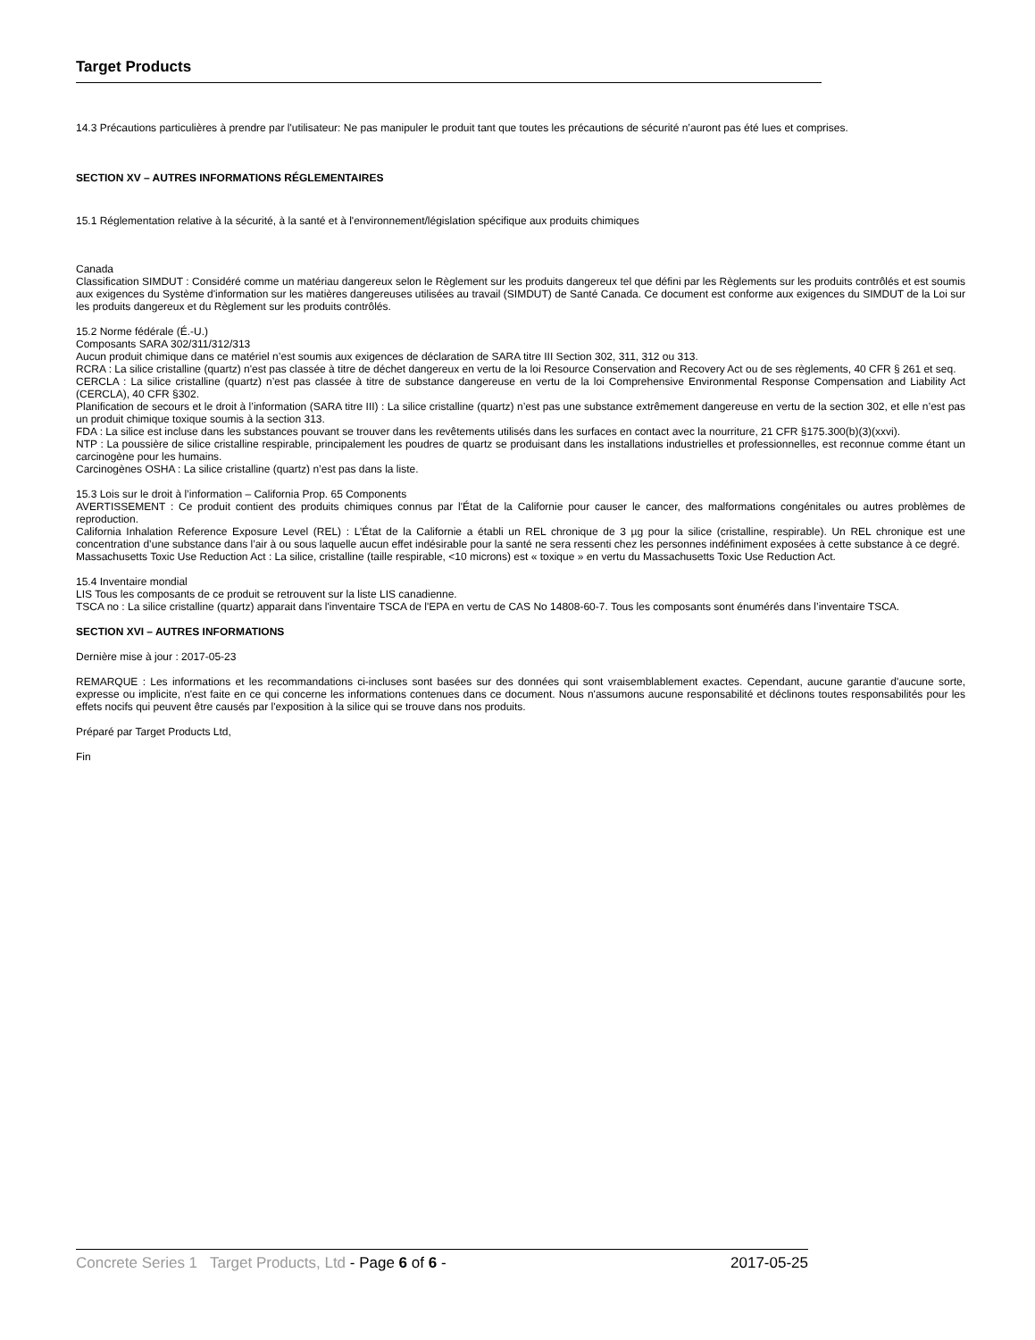Target Products
14.3 Précautions particulières à prendre par l'utilisateur: Ne pas manipuler le produit tant que toutes les précautions de sécurité n’auront pas été lues et comprises.
SECTION XV – AUTRES INFORMATIONS RÉGLEMENTAIRES
15.1 Réglementation relative à la sécurité, à la santé et à l'environnement/législation spécifique aux produits chimiques
Canada
Classification SIMDUT : Considéré comme un matériau dangereux selon le Règlement sur les produits dangereux tel que défini par les Règlements sur les produits contrôlés et est soumis aux exigences du Système d'information sur les matières dangereuses utilisées au travail (SIMDUT) de Santé Canada. Ce document est conforme aux exigences du SIMDUT de la Loi sur les produits dangereux et du Règlement sur les produits contrôlés.
15.2 Norme fédérale (É.-U.)
Composants SARA 302/311/312/313
Aucun produit chimique dans ce matériel n’est soumis aux exigences de déclaration de SARA titre III Section 302, 311, 312 ou 313.
RCRA : La silice cristalline (quartz) n'est pas classée à titre de déchet dangereux en vertu de la loi Resource Conservation and Recovery Act ou de ses règlements, 40 CFR § 261 et seq.
CERCLA : La silice cristalline (quartz) n’est pas classée à titre de substance dangereuse en vertu de la loi Comprehensive Environmental Response Compensation and Liability Act (CERCLA), 40 CFR §302.
Planification de secours et le droit à l’information (SARA titre III) : La silice cristalline (quartz) n’est pas une substance extrêmement dangereuse en vertu de la section 302, et elle n’est pas un produit chimique toxique soumis à la section 313.
FDA : La silice est incluse dans les substances pouvant se trouver dans les revêtements utilisés dans les surfaces en contact avec la nourriture, 21 CFR §175.300(b)(3)(xxvi).
NTP : La poussière de silice cristalline respirable, principalement les poudres de quartz se produisant dans les installations industrielles et professionnelles, est reconnue comme étant un carcinogène pour les humains.
Carcinogènes OSHA : La silice cristalline (quartz) n’est pas dans la liste.
15.3 Lois sur le droit à l’information – California Prop. 65 Components
AVERTISSEMENT : Ce produit contient des produits chimiques connus par l'État de la Californie pour causer le cancer, des malformations congénitales ou autres problèmes de reproduction.
California Inhalation Reference Exposure Level (REL) : L’État de la Californie a établi un REL chronique de 3 µg pour la silice (cristalline, respirable). Un REL chronique est une concentration d’une substance dans l’air à ou sous laquelle aucun effet indésirable pour la santé ne sera ressenti chez les personnes indéfiniment exposées à cette substance à ce degré.
Massachusetts Toxic Use Reduction Act : La silice, cristalline (taille respirable, <10 microns) est « toxique » en vertu du Massachusetts Toxic Use Reduction Act.
15.4 Inventaire mondial
LIS Tous les composants de ce produit se retrouvent sur la liste LIS canadienne.
TSCA no : La silice cristalline (quartz) apparait dans l'inventaire TSCA de l'EPA en vertu de CAS No 14808-60-7. Tous les composants sont énumérés dans l’inventaire TSCA.
SECTION XVI – AUTRES INFORMATIONS
Dernière mise à jour : 2017-05-23
REMARQUE : Les informations et les recommandations ci-incluses sont basées sur des données qui sont vraisemblablement exactes. Cependant, aucune garantie d'aucune sorte, expresse ou implicite, n'est faite en ce qui concerne les informations contenues dans ce document. Nous n'assumons aucune responsabilité et déclinons toutes responsabilités pour les effets nocifs qui peuvent être causés par l'exposition à la silice qui se trouve dans nos produits.
Préparé par Target Products Ltd,
Fin
Concrete Series 1 Target Products, Ltd - Page 6 of 6 - 2017-05-25